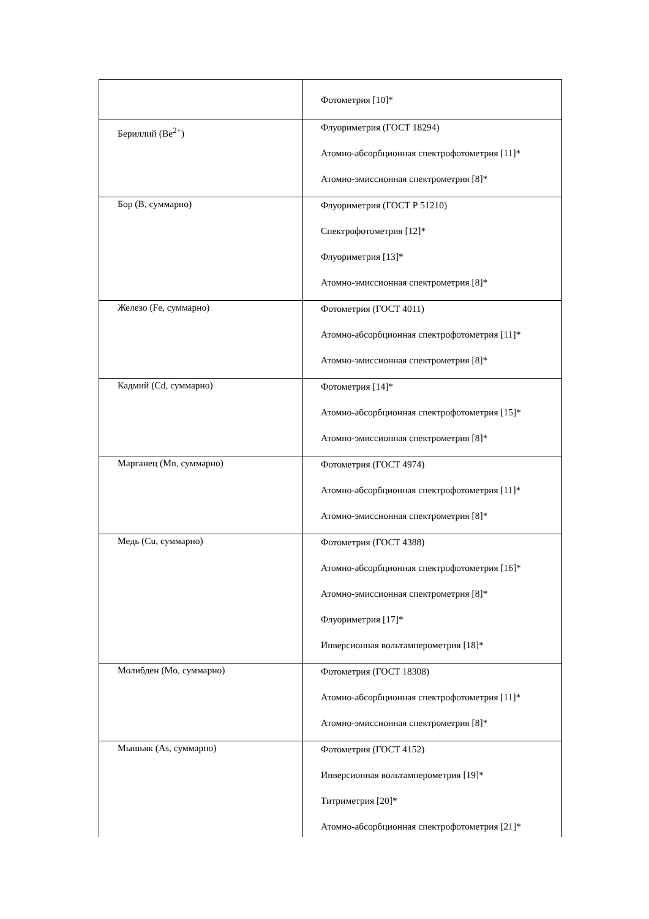| | Фотометрия [10]* |
| Бериллий (Be<sup>2+</sup>) | Флуориметрия (ГОСТ 18294) Атомно-абсорбционная спектрофотометрия [11]* Атомно-эмиссионная спектрометрия [8]* |
| Бор (В, суммарно) | Флуориметрия (ГОСТ Р 51210) Спектрофотометрия [12]* Флуориметрия [13]* Атомно-эмиссионная спектрометрия [8]* |
| Железо (Fe, суммарно) | Фотометрия (ГОСТ 4011) Атомно-абсорбционная спектрофотометрия [11]* Атомно-эмиссионная спектрометрия [8]* |
| Кадмий (Cd, суммарно) | Фотометрия [14]* Атомно-абсорбционная спектрофотометрия [15]* Атомно-эмиссионная спектрометрия [8]* |
| Марганец (Mn, суммарно) | Фотометрия (ГОСТ 4974) Атомно-абсорбционная спектрофотометрия [11]* Атомно-эмиссионная спектрометрия [8]* |
| Медь (Cu, суммарно) | Фотометрия (ГОСТ 4388) Атомно-абсорбционная спектрофотометрия [16]* Атомно-эмиссионная спектрометрия [8]* Флуориметрия [17]* Инверсионная вольтамперометрия [18]* |
| Молибден (Mo, суммарно) | Фотометрия (ГОСТ 18308) Атомно-абсорбционная спектрофотометрия [11]* Атомно-эмиссионная спектрометрия [8]* |
| Мышьяк (As, суммарно) | Фотометрия (ГОСТ 4152) Инверсионная вольтамперометрия [19]* Титриметрия [20]* Атомно-абсорбционная спектрофотометрия [21]* |